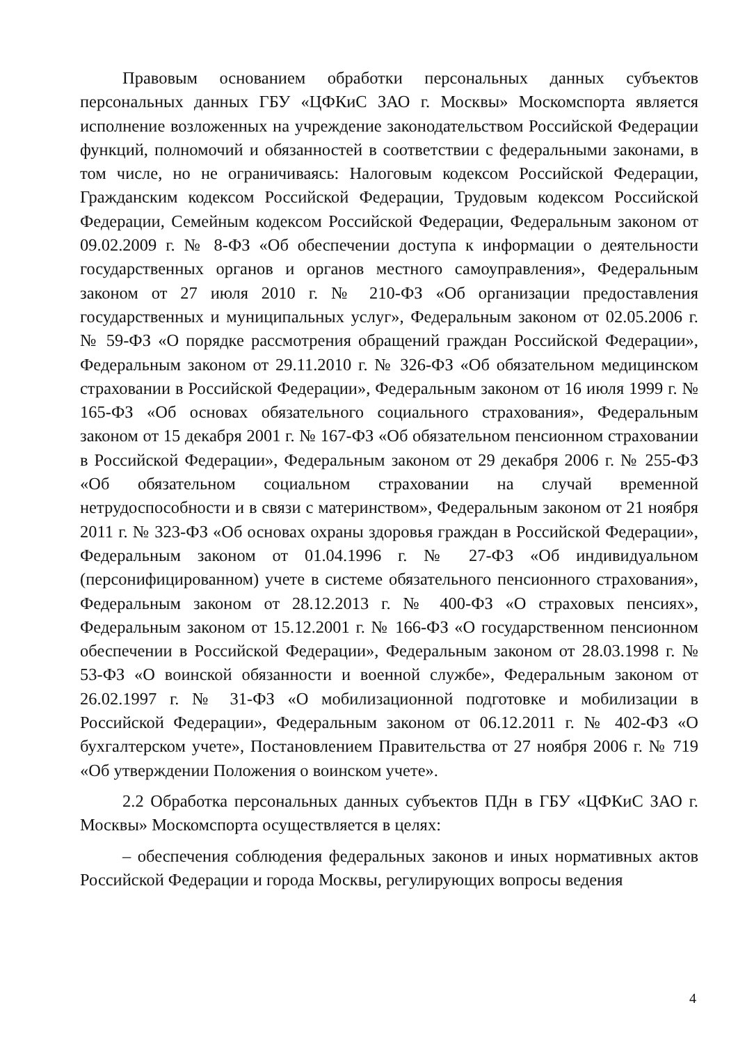Правовым основанием обработки персональных данных субъектов персональных данных ГБУ «ЦФКиС ЗАО г. Москвы» Москомспорта является исполнение возложенных на учреждение законодательством Российской Федерации функций, полномочий и обязанностей в соответствии с федеральными законами, в том числе, но не ограничиваясь: Налоговым кодексом Российской Федерации, Гражданским кодексом Российской Федерации, Трудовым кодексом Российской Федерации, Семейным кодексом Российской Федерации, Федеральным законом от 09.02.2009 г. № 8-ФЗ «Об обеспечении доступа к информации о деятельности государственных органов и органов местного самоуправления», Федеральным законом от 27 июля 2010 г. № 210-ФЗ «Об организации предоставления государственных и муниципальных услуг», Федеральным законом от 02.05.2006 г. № 59-ФЗ «О порядке рассмотрения обращений граждан Российской Федерации», Федеральным законом от 29.11.2010 г. № 326-ФЗ «Об обязательном медицинском страховании в Российской Федерации», Федеральным законом от 16 июля 1999 г. № 165-ФЗ «Об основах обязательного социального страхования», Федеральным законом от 15 декабря 2001 г. № 167-ФЗ «Об обязательном пенсионном страховании в Российской Федерации», Федеральным законом от 29 декабря 2006 г. № 255-ФЗ «Об обязательном социальном страховании на случай временной нетрудоспособности и в связи с материнством», Федеральным законом от 21 ноября 2011 г. № 323-ФЗ «Об основах охраны здоровья граждан в Российской Федерации», Федеральным законом от 01.04.1996 г. № 27-ФЗ «Об индивидуальном (персонифицированном) учете в системе обязательного пенсионного страхования», Федеральным законом от 28.12.2013 г. № 400-ФЗ «О страховых пенсиях», Федеральным законом от 15.12.2001 г. № 166-ФЗ «О государственном пенсионном обеспечении в Российской Федерации», Федеральным законом от 28.03.1998 г. № 53-ФЗ «О воинской обязанности и военной службе», Федеральным законом от 26.02.1997 г. № 31-ФЗ «О мобилизационной подготовке и мобилизации в Российской Федерации», Федеральным законом от 06.12.2011 г. № 402-ФЗ «О бухгалтерском учете», Постановлением Правительства от 27 ноября 2006 г. № 719 «Об утверждении Положения о воинском учете».
2.2 Обработка персональных данных субъектов ПДн в ГБУ «ЦФКиС ЗАО г. Москвы» Москомспорта осуществляется в целях:
– обеспечения соблюдения федеральных законов и иных нормативных актов Российской Федерации и города Москвы, регулирующих вопросы ведения
4